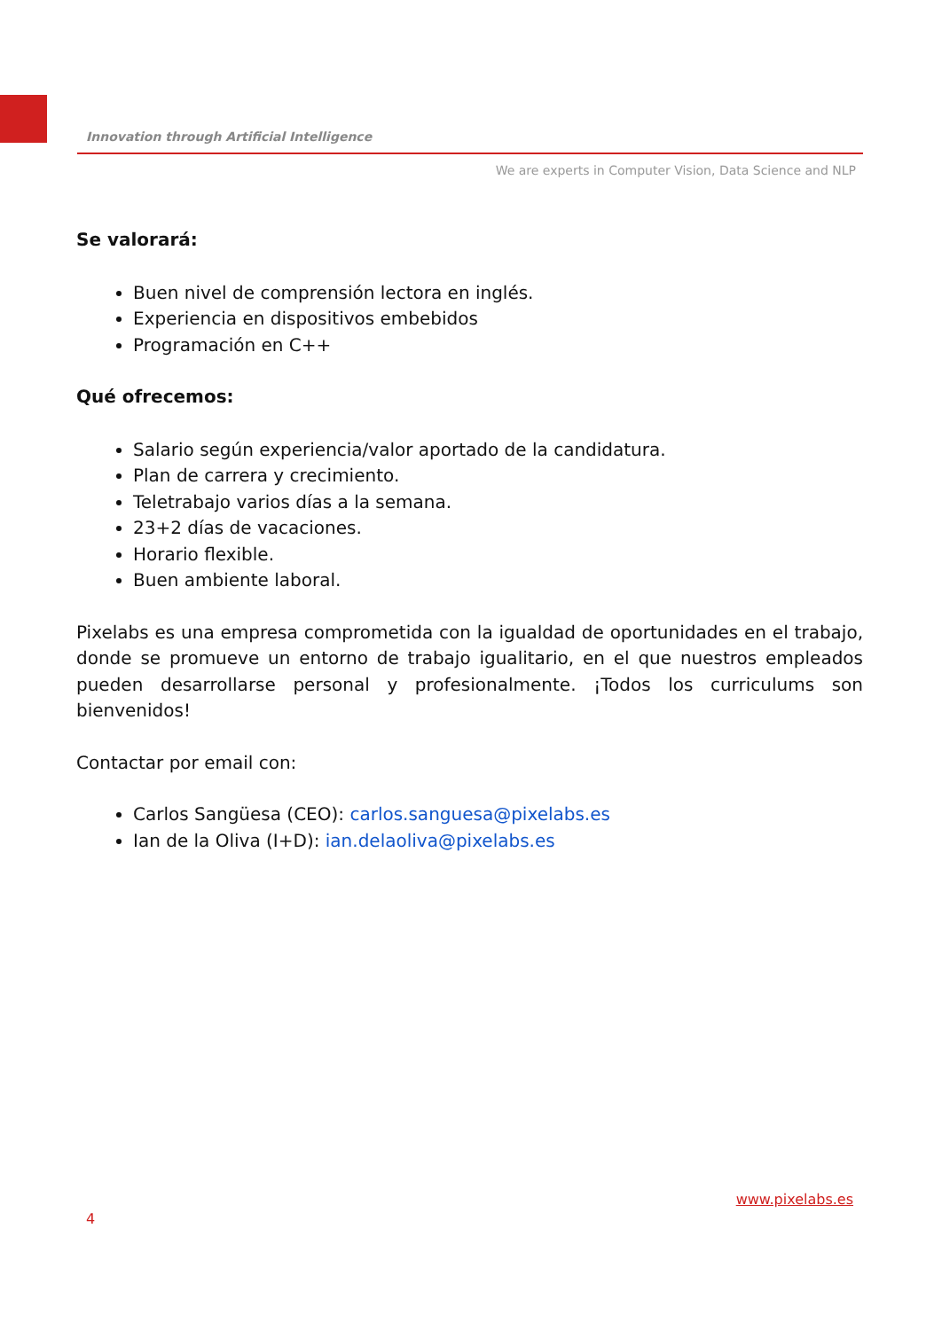Innovation through Artificial Intelligence
We are experts in Computer Vision, Data Science and NLP
Se valorará:
Buen nivel de comprensión lectora en inglés.
Experiencia en dispositivos embebidos
Programación en C++
Qué ofrecemos:
Salario según experiencia/valor aportado de la candidatura.
Plan de carrera y crecimiento.
Teletrabajo varios días a la semana.
23+2 días de vacaciones.
Horario flexible.
Buen ambiente laboral.
Pixelabs es una empresa comprometida con la igualdad de oportunidades en el trabajo, donde se promueve un entorno de trabajo igualitario, en el que nuestros empleados pueden desarrollarse personal y profesionalmente. ¡Todos los curriculums son bienvenidos!
Contactar por email con:
Carlos Sangüesa (CEO): carlos.sanguesa@pixelabs.es
Ian de la Oliva (I+D): ian.delaoliva@pixelabs.es
www.pixelabs.es
4